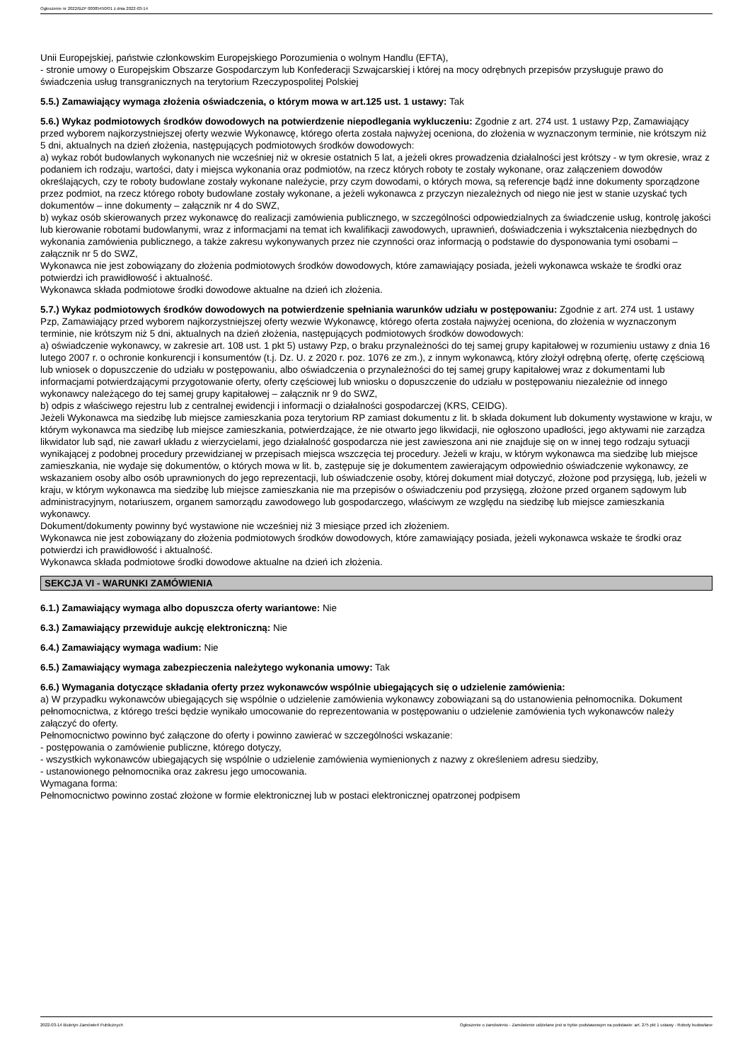Ogłoszenie nr 2022/BZP 00085450/01 z dnia 2022-03-14
Unii Europejskiej, państwie członkowskim Europejskiego Porozumienia o wolnym Handlu (EFTA),
- stronie umowy o Europejskim Obszarze Gospodarczym lub Konfederacji Szwajcarskiej i której na mocy odrębnych przepisów przysługuje prawo do świadczenia usług transgranicznych na terytorium Rzeczypospolitej Polskiej
5.5.) Zamawiający wymaga złożenia oświadczenia, o którym mowa w art.125 ust. 1 ustawy: Tak
5.6.) Wykaz podmiotowych środków dowodowych na potwierdzenie niepodlegania wykluczeniu: Zgodnie z art. 274 ust. 1 ustawy Pzp, Zamawiający przed wyborem najkorzystniejszej oferty wezwie Wykonawcę, którego oferta została najwyżej oceniona, do złożenia w wyznaczonym terminie, nie krótszym niż 5 dni, aktualnych na dzień złożenia, następujących podmiotowych środków dowodowych:
a) wykaz robót budowlanych wykonanych nie wcześniej niż w okresie ostatnich 5 lat, a jeżeli okres prowadzenia działalności jest krótszy - w tym okresie, wraz z podaniem ich rodzaju, wartości, daty i miejsca wykonania oraz podmiotów, na rzecz których roboty te zostały wykonane, oraz załączeniem dowodów określających, czy te roboty budowlane zostały wykonane należycie, przy czym dowodami, o których mowa, są referencje bądź inne dokumenty sporządzone przez podmiot, na rzecz którego roboty budowlane zostały wykonane, a jeżeli wykonawca z przyczyn niezależnych od niego nie jest w stanie uzyskać tych dokumentów – inne dokumenty – załącznik nr 4 do SWZ,
b) wykaz osób skierowanych przez wykonawcę do realizacji zamówienia publicznego, w szczególności odpowiedzialnych za świadczenie usług, kontrolę jakości lub kierowanie robotami budowlanymi, wraz z informacjami na temat ich kwalifikacji zawodowych, uprawnień, doświadczenia i wykształcenia niezbędnych do wykonania zamówienia publicznego, a także zakresu wykonywanych przez nie czynności oraz informacją o podstawie do dysponowania tymi osobami – załącznik nr 5 do SWZ,
Wykonawca nie jest zobowiązany do złożenia podmiotowych środków dowodowych, które zamawiający posiada, jeżeli wykonawca wskaże te środki oraz potwierdzi ich prawidłowość i aktualność.
Wykonawca składa podmiotowe środki dowodowe aktualne na dzień ich złożenia.
5.7.) Wykaz podmiotowych środków dowodowych na potwierdzenie spełniania warunków udziału w postępowaniu: Zgodnie z art. 274 ust. 1 ustawy Pzp, Zamawiający przed wyborem najkorzystniejszej oferty wezwie Wykonawcę, którego oferta została najwyżej oceniona, do złożenia w wyznaczonym terminie, nie krótszym niż 5 dni, aktualnych na dzień złożenia, następujących podmiotowych środków dowodowych:
a) oświadczenie wykonawcy, w zakresie art. 108 ust. 1 pkt 5) ustawy Pzp, o braku przynależności do tej samej grupy kapitałowej w rozumieniu ustawy z dnia 16 lutego 2007 r. o ochronie konkurencji i konsumentów (t.j. Dz. U. z 2020 r. poz. 1076 ze zm.), z innym wykonawcą, który złożył odrębną ofertę, ofertę częściową lub wniosek o dopuszczenie do udziału w postępowaniu, albo oświadczenia o przynależności do tej samej grupy kapitałowej wraz z dokumentami lub informacjami potwierdzającymi przygotowanie oferty, oferty częściowej lub wniosku o dopuszczenie do udziału w postępowaniu niezależnie od innego wykonawcy należącego do tej samej grupy kapitałowej – załącznik nr 9 do SWZ,
b) odpis z właściwego rejestru lub z centralnej ewidencji i informacji o działalności gospodarczej (KRS, CEIDG).
Jeżeli Wykonawca ma siedzibę lub miejsce zamieszkania poza terytorium RP zamiast dokumentu z lit. b składa dokument lub dokumenty wystawione w kraju, w którym wykonawca ma siedzibę lub miejsce zamieszkania, potwierdzające, że nie otwarto jego likwidacji, nie ogłoszono upadłości, jego aktywami nie zarządza likwidator lub sąd, nie zawarł układu z wierzycielami, jego działalność gospodarcza nie jest zawieszona ani nie znajduje się on w innej tego rodzaju sytuacji wynikającej z podobnej procedury przewidzianej w przepisach miejsca wszczęcia tej procedury. Jeżeli w kraju, w którym wykonawca ma siedzibę lub miejsce zamieszkania, nie wydaje się dokumentów, o których mowa w lit. b, zastępuje się je dokumentem zawierającym odpowiednio oświadczenie wykonawcy, ze wskazaniem osoby albo osób uprawnionych do jego reprezentacji, lub oświadczenie osoby, której dokument miał dotyczyć, złożone pod przysięgą, lub, jeżeli w kraju, w którym wykonawca ma siedzibę lub miejsce zamieszkania nie ma przepisów o oświadczeniu pod przysięgą, złożone przed organem sądowym lub administracyjnym, notariuszem, organem samorządu zawodowego lub gospodarczego, właściwym ze względu na siedzibę lub miejsce zamieszkania wykonawcy.
Dokument/dokumenty powinny być wystawione nie wcześniej niż 3 miesiące przed ich złożeniem.
Wykonawca nie jest zobowiązany do złożenia podmiotowych środków dowodowych, które zamawiający posiada, jeżeli wykonawca wskaże te środki oraz potwierdzi ich prawidłowość i aktualność.
Wykonawca składa podmiotowe środki dowodowe aktualne na dzień ich złożenia.
SEKCJA VI - WARUNKI ZAMÓWIENIA
6.1.) Zamawiający wymaga albo dopuszcza oferty wariantowe: Nie
6.3.) Zamawiający przewiduje aukcję elektroniczną: Nie
6.4.) Zamawiający wymaga wadium: Nie
6.5.) Zamawiający wymaga zabezpieczenia należytego wykonania umowy: Tak
6.6.) Wymagania dotyczące składania oferty przez wykonawców wspólnie ubiegających się o udzielenie zamówienia:
a) W przypadku wykonawców ubiegających się wspólnie o udzielenie zamówienia wykonawcy zobowiązani są do ustanowienia pełnomocnika. Dokument pełnomocnictwa, z którego treści będzie wynikało umocowanie do reprezentowania w postępowaniu o udzielenie zamówienia tych wykonawców należy załączyć do oferty.
Pełnomocnictwo powinno być załączone do oferty i powinno zawierać w szczególności wskazanie:
- postępowania o zamówienie publiczne, którego dotyczy,
- wszystkich wykonawców ubiegających się wspólnie o udzielenie zamówienia wymienionych z nazwy z określeniem adresu siedziby,
- ustanowionego pełnomocnika oraz zakresu jego umocowania.
Wymagana forma:
Pełnomocnictwo powinno zostać złożone w formie elektronicznej lub w postaci elektronicznej opatrzonej podpisem
2022-03-14 Biuletyn Zamówień Publicznych Ogłoszenie o zamówieniu - Zamówienie udzielane jest w trybie podstawowym na podstawie: art. 275 pkt 1 ustawy - Roboty budowlane